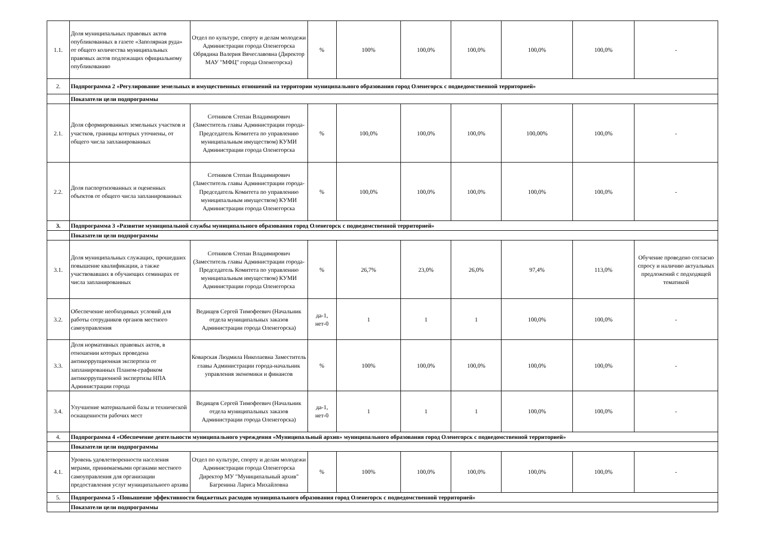| 1.1. | Доля муниципальных правовых актов опубликованных в газете «Заполярная руда» от общего количества муниципальных правовых актов подлежащих официальному опубликованию | Отдел по культуре, спорту и делам молодежи Администрации города Оленегорска Обрядина Валерия Вячеславовна (Директор МАУ "МФЦ" города Оленегорска) | % | 100% | 100,0% | 100,0% | 100,0% | 100,0% | - |
| 2. | Подпрограмма 2 «Регулирование земельных и имущественных отношений на территории муниципального образования город Оленегорск с подведомственной территорией» | | | | | | | | |
| | Показатели цели подпрограммы | | | | | | | | |
| 2.1. | Доля сформированных земельных участков и участков, границы которых уточнены, от общего числа запланированных | Сотников Степан Владимирович (Заместитель главы Администрации города-Председатель Комитета по управлению муниципальным имуществом) КУМИ Администрации города Оленегорска | % | 100,0% | 100,0% | 100,0% | 100,00% | 100,0% | - |
| 2.2. | Доля паспортизованных и оцененных объектов от общего числа запланированных | Сотников Степан Владимирович (Заместитель главы Администрации города-Председатель Комитета по управлению муниципальным имуществом) КУМИ Администрации города Оленегорска | % | 100,0% | 100,0% | 100,0% | 100,0% | 100,0% | - |
| 3. | Подпрограмма 3 «Развитие муниципальной службы муниципального образования город Оленегорск с подведомственной территорией» | | | | | | | | |
| | Показатели цели подпрограммы | | | | | | | | |
| 3.1. | Доля муниципальных служащих, прошедших повышение квалификации, а также участвовавших в обучающих семинарах от числа запланированных | Сотников Степан Владимирович (Заместитель главы Администрации города-Председатель Комитета по управлению муниципальным имуществом) КУМИ Администрации города Оленегорска | % | 26,7% | 23,0% | 26,0% | 97,4% | 113,0% | Обучение проведено согласно спросу и наличию актуальных предложений с подходящей тематикой |
| 3.2. | Обеспечение необходимых условий для работы сотрудников органов местного самоуправления | Ведищев Сергей Тимофеевич (Начальник отдела муниципальных заказов Администрации города Оленегорска) | да-1, нет-0 | 1 | 1 | 1 | 100,0% | 100,0% | - |
| 3.3. | Доля нормативных правовых актов, в отношении которых проведена антикоррупционная экспертиза от запланированных Планом-графиком антикоррупционной экспертизы НПА Администрации города | Коварская Людмила Николаевна Заместитель главы Администрации города-начальник управления экономики и финансов | % | 100% | 100,0% | 100,0% | 100,0% | 100,0% | - |
| 3.4. | Улучшение материальной базы и технической оснащенности рабочих мест | Ведищев Сергей Тимофеевич (Начальник отдела муниципальных заказов Администрации города Оленегорска) | да-1, нет-0 | 1 | 1 | 1 | 100,0% | 100,0% | - |
| 4. | Подпрограмма 4 «Обеспечение деятельности муниципального учреждения «Муниципальный архив» муниципального образования город Оленегорск с подведомственной территорией» | | | | | | | | |
| | Показатели цели подпрограммы | | | | | | | | |
| 4.1. | Уровень удовлетворенности населения мерами, принимаемыми органами местного самоуправления для организации предоставления услуг муниципального архива | Отдел по культуре, спорту и делам молодежи Администрации города Оленегорска Директор МУ "Муниципальный архив" Багренина Лариса Михайловна | % | 100% | 100,0% | 100,0% | 100,0% | 100,0% | - |
| 5. | Подпрограмма 5 «Повышение эффективности бюджетных расходов муниципального образования город Оленегорск с подведомственной территорией» | | | | | | | | |
| | Показатели цели подпрограммы | | | | | | | | |